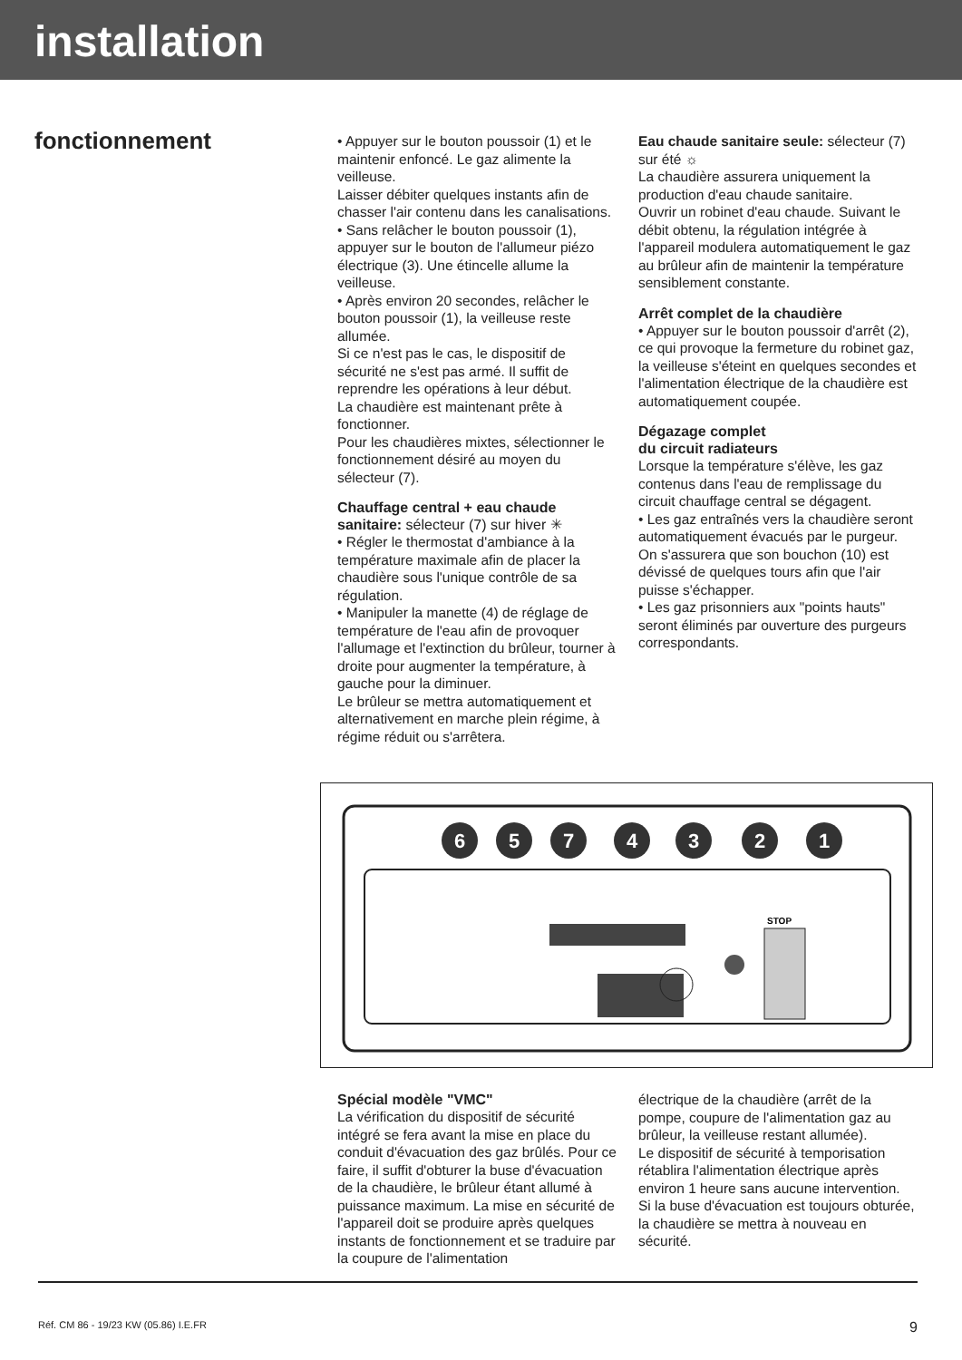installation
fonctionnement
• Appuyer sur le bouton poussoir (1) et le maintenir enfoncé. Le gaz alimente la veilleuse.
Laisser débiter quelques instants afin de chasser l'air contenu dans les canalisations.
• Sans relâcher le bouton poussoir (1), appuyer sur le bouton de l'allumeur piézo électrique (3). Une étincelle allume la veilleuse.
• Après environ 20 secondes, relâcher le bouton poussoir (1), la veilleuse reste allumée.
Si ce n'est pas le cas, le dispositif de sécurité ne s'est pas armé. Il suffit de reprendre les opérations à leur début.
La chaudière est maintenant prête à fonctionner.
Pour les chaudières mixtes, sélectionner le fonctionnement désiré au moyen du sélecteur (7).
Chauffage central + eau chaude sanitaire: sélecteur (7) sur hiver ✳
• Régler le thermostat d'ambiance à la température maximale afin de placer la chaudière sous l'unique contrôle de sa régulation.
• Manipuler la manette (4) de réglage de température de l'eau afin de provoquer l'allumage et l'extinction du brûleur, tourner à droite pour augmenter la température, à gauche pour la diminuer.
Le brûleur se mettra automatiquement et alternativement en marche plein régime, à régime réduit ou s'arrêtera.
Eau chaude sanitaire seule: sélecteur (7) sur été ☼
La chaudière assurera uniquement la production d'eau chaude sanitaire.
Ouvrir un robinet d'eau chaude. Suivant le débit obtenu, la régulation intégrée à l'appareil modulera automatiquement le gaz au brûleur afin de maintenir la température sensiblement constante.
Arrêt complet de la chaudière
• Appuyer sur le bouton poussoir d'arrêt (2), ce qui provoque la fermeture du robinet gaz, la veilleuse s'éteint en quelques secondes et l'alimentation électrique de la chaudière est automatiquement coupée.
Dégazage complet
du circuit radiateurs
Lorsque la température s'élève, les gaz contenus dans l'eau de remplissage du circuit chauffage central se dégagent.
• Les gaz entraînés vers la chaudière seront automatiquement évacués par le purgeur. On s'assurera que son bouchon (10) est dévissé de quelques tours afin que l'air puisse s'échapper.
• Les gaz prisonniers aux "points hauts" seront éliminés par ouverture des purgeurs correspondants.
6
5
7
4
3
2
1
STOP
Spécial modèle "VMC"
La vérification du dispositif de sécurité intégré se fera avant la mise en place du conduit d'évacuation des gaz brûlés. Pour ce faire, il suffit d'obturer la buse d'évacuation de la chaudière, le brûleur étant allumé à puissance maximum. La mise en sécurité de l'appareil doit se produire après quelques instants de fonctionnement et se traduire par la coupure de l'alimentation
électrique de la chaudière (arrêt de la pompe, coupure de l'alimentation gaz au brûleur, la veilleuse restant allumée).
Le dispositif de sécurité à temporisation rétablira l'alimentation électrique après environ 1 heure sans aucune intervention.
Si la buse d'évacuation est toujours obturée, la chaudière se mettra à nouveau en sécurité.
Réf. CM 86 - 19/23 KW (05.86) I.E.FR 9